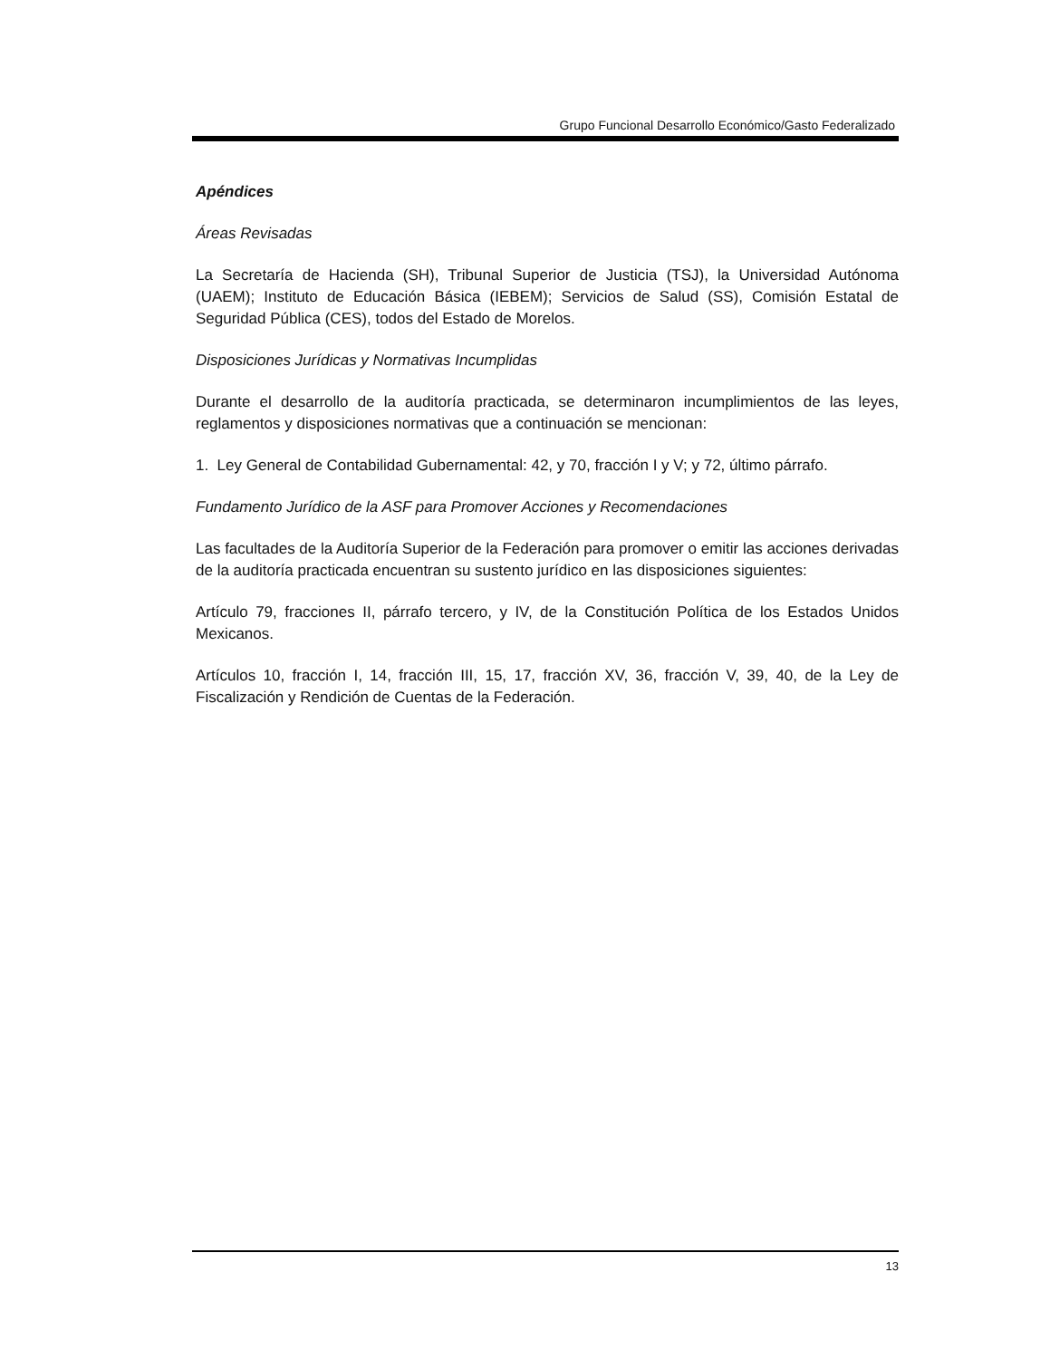Grupo Funcional Desarrollo Económico/Gasto Federalizado
Apéndices
Áreas Revisadas
La Secretaría de Hacienda (SH), Tribunal Superior de Justicia (TSJ), la Universidad Autónoma (UAEM); Instituto de Educación Básica (IEBEM); Servicios de Salud (SS), Comisión Estatal de Seguridad Pública (CES), todos del Estado de Morelos.
Disposiciones Jurídicas y Normativas Incumplidas
Durante el desarrollo de la auditoría practicada, se determinaron incumplimientos de las leyes, reglamentos y disposiciones normativas que a continuación se mencionan:
1. Ley General de Contabilidad Gubernamental: 42, y 70, fracción I y V; y 72, último párrafo.
Fundamento Jurídico de la ASF para Promover Acciones y Recomendaciones
Las facultades de la Auditoría Superior de la Federación para promover o emitir las acciones derivadas de la auditoría practicada encuentran su sustento jurídico en las disposiciones siguientes:
Artículo 79, fracciones II, párrafo tercero, y IV, de la Constitución Política de los Estados Unidos Mexicanos.
Artículos 10, fracción I, 14, fracción III, 15, 17, fracción XV, 36, fracción V, 39, 40, de la Ley de Fiscalización y Rendición de Cuentas de la Federación.
13